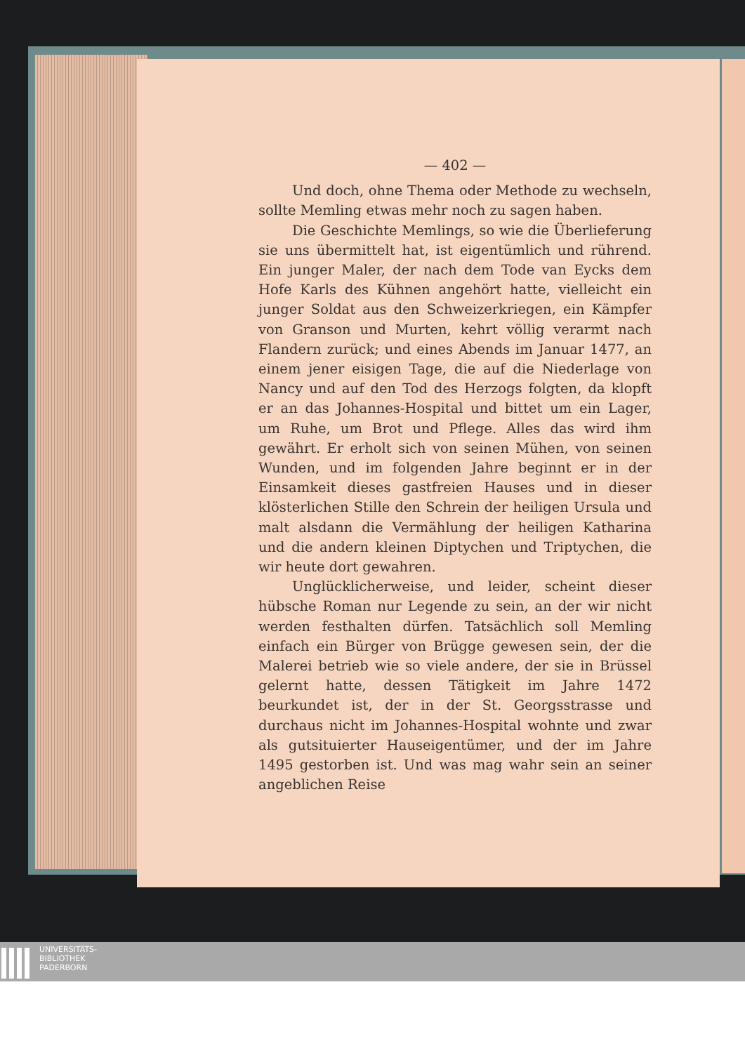— 402 —
Und doch, ohne Thema oder Methode zu wechseln, sollte Memling etwas mehr noch zu sagen haben.
Die Geschichte Memlings, so wie die Überlieferung sie uns übermittelt hat, ist eigentümlich und rührend. Ein junger Maler, der nach dem Tode van Eycks dem Hofe Karls des Kühnen angehört hatte, vielleicht ein junger Soldat aus den Schweizerkriegen, ein Kämpfer von Granson und Murten, kehrt völlig verarmt nach Flandern zurück; und eines Abends im Januar 1477, an einem jener eisigen Tage, die auf die Niederlage von Nancy und auf den Tod des Herzogs folgten, da klopft er an das Johannes-Hospital und bittet um ein Lager, um Ruhe, um Brot und Pflege. Alles das wird ihm gewährt. Er erholt sich von seinen Mühen, von seinen Wunden, und im folgenden Jahre beginnt er in der Einsamkeit dieses gastfreien Hauses und in dieser klösterlichen Stille den Schrein der heiligen Ursula und malt alsdann die Vermählung der heiligen Katharina und die andern kleinen Diptychen und Triptychen, die wir heute dort gewahren.
Unglücklicherweise, und leider, scheint dieser hübsche Roman nur Legende zu sein, an der wir nicht werden festhalten dürfen. Tatsächlich soll Memling einfach ein Bürger von Brügge gewesen sein, der die Malerei betrieb wie so viele andere, der sie in Brüssel gelernt hatte, dessen Tätigkeit im Jahre 1472 beurkundet ist, der in der St. Georgsstrasse und durchaus nicht im Johannes-Hospital wohnte und zwar als gutsituierter Hauseigentümer, und der im Jahre 1495 gestorben ist. Und was mag wahr sein an seiner angeblichen Reise
UNIVERSITÄTS-
BIBLIOTHEK
PADERBORN